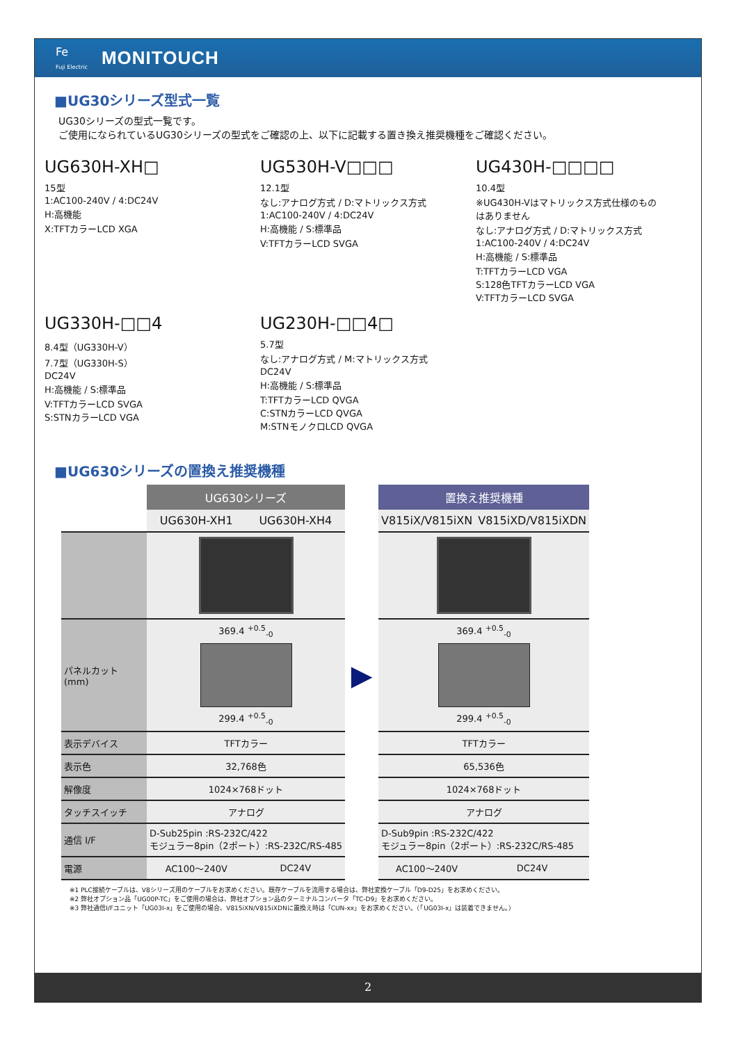Fe
Fuji Electric
MONITOUCH
■UG30シリーズ型式一覧
UG30シリーズの型式一覧です。
ご使用になられているUG30シリーズの型式をご確認の上、以下に記載する置き換え推奨機種をご確認ください。
UG630H-XH□
15型
1:AC100-240V / 4:DC24V
H:高機能
X:TFTカラーLCD XGA
UG530H-V□□□
12.1型
なし:アナログ方式 / D:マトリックス方式
1:AC100-240V / 4:DC24V
H:高機能 / S:標準品
V:TFTカラーLCD SVGA
UG430H-□□□□
10.4型
※UG430H-Vはマトリックス方式仕様のものはありません
なし:アナログ方式 / D:マトリックス方式
1:AC100-240V / 4:DC24V
H:高機能 / S:標準品
T:TFTカラーLCD VGA
S:128色TFTカラーLCD VGA
V:TFTカラーLCD SVGA
UG330H-□□4
8.4型（UG330H-V）
7.7型（UG330H-S）
DC24V
H:高機能 / S:標準品
V:TFTカラーLCD SVGA
S:STNカラーLCD VGA
UG230H-□□4□
5.7型
なし:アナログ方式 / M:マトリックス方式
DC24V
H:高機能 / S:標準品
T:TFTカラーLCD QVGA
C:STNカラーLCD QVGA
M:STNモノクロLCD QVGA
■UG630シリーズの置換え推奨機種
| | UG630シリーズ | | | 置換え推奨機種 | |
| --- | --- | --- | --- | --- | --- |
| | UG630H-XH1 | UG630H-XH4 | | V815iX/V815iXN | V815iXD/V815iXDN |
| パネルカット (mm) | 369.4 <sup>+0.5</sup><sub>-0</sub> 299.4 <sup>+0.5</sup><sub>-0</sub> | | ▶ | 369.4 <sup>+0.5</sup><sub>-0</sub> 299.4 <sup>+0.5</sup><sub>-0</sub> | |
| 表示デバイス | TFTカラー | | | TFTカラー | |
| 表示色 | 32,768色 | | | 65,536色 | |
| 解像度 | 1024×768ドット | | | 1024×768ドット | |
| タッチスイッチ | アナログ | | | アナログ | |
| 通信 I/F | D-Sub25pin :RS-232C/422 モジュラー8pin（2ポート）:RS-232C/RS-485 | | | D-Sub9pin :RS-232C/422 モジュラー8pin（2ポート）:RS-232C/RS-485 | |
| 電源 | AC100～240V | DC24V | | AC100～240V | DC24V |
※1 PLC接続ケーブルは、V8シリーズ用のケーブルをお求めください。既存ケーブルを流用する場合は、弊社変換ケーブル「D9-D25」をお求めください。
※2 弊社オプション品「UG00P-TC」をご使用の場合は、弊社オプション品のターミナルコンバータ「TC-D9」をお求めください。
※3 弊社通信I/Fユニット「UG03I-x」をご使用の場合、V815iXN/V815iXDNに置換え時は「CUN-xx」をお求めください。（「UG03I-x」は装着できません。）
2